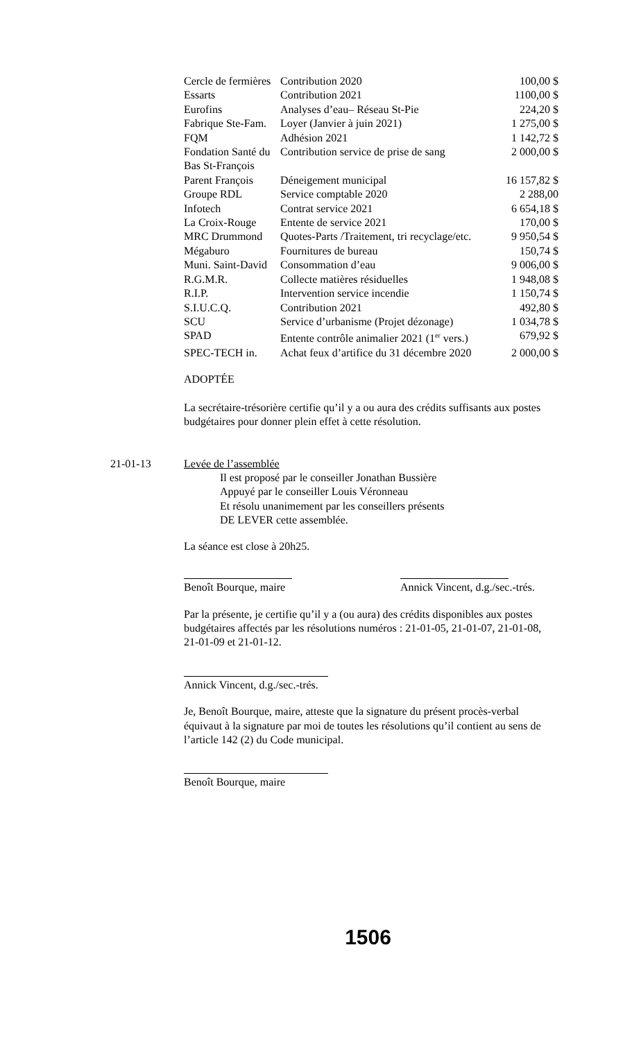| Cercle de fermières | Contribution 2020 | 100,00 $ |
| Essarts | Contribution 2021 | 1100,00 $ |
| Eurofins | Analyses d’eau– Réseau St-Pie | 224,20 $ |
| Fabrique Ste-Fam. | Loyer (Janvier à juin 2021) | 1 275,00 $ |
| FQM | Adhésion 2021 | 1 142,72 $ |
| Fondation Santé du Bas St-François | Contribution service de prise de sang | 2 000,00 $ |
| Parent François | Déneigement municipal | 16 157,82 $ |
| Groupe RDL | Service comptable 2020 | 2 288,00 |
| Infotech | Contrat service 2021 | 6 654,18 $ |
| La Croix-Rouge | Entente de service 2021 | 170,00 $ |
| MRC Drummond | Quotes-Parts /Traitement, tri recyclage/etc. | 9 950,54 $ |
| Mégaburo | Fournitures de bureau | 150,74 $ |
| Muni. Saint-David | Consommation d’eau | 9 006,00 $ |
| R.G.M.R. | Collecte matières résiduelles | 1 948,08 $ |
| R.I.P. | Intervention service incendie | 1 150,74 $ |
| S.I.U.C.Q. | Contribution 2021 | 492,80 $ |
| SCU | Service d’urbanisme (Projet dézonage) | 1 034,78 $ |
| SPAD | Entente contrôle animalier 2021 (1<sup>er</sup> vers.) | 679,92 $ |
| SPEC-TECH in. | Achat feux d’artifice du 31 décembre 2020 | 2 000,00 $ |
ADOPTÉE
La secrétaire-trésorière certifie qu’il y a ou aura des crédits suffisants aux postes budgétaires pour donner plein effet à cette résolution.
21-01-13 Levée de l’assemblée
Il est proposé par le conseiller Jonathan Bussière
Appuyé par le conseiller Louis Véronneau
Et résolu unanimement par les conseillers présents
DE LEVER cette assemblée.
La séance est close à 20h25.
Benoît Bourque, maire Annick Vincent, d.g./sec.-trés.
Par la présente, je certifie qu’il y a (ou aura) des crédits disponibles aux postes budgétaires affectés par les résolutions numéros : 21-01-05, 21-01-07, 21-01-08, 21-01-09 et 21-01-12.
Annick Vincent, d.g./sec.-trés.
Je, Benoît Bourque, maire, atteste que la signature du présent procès-verbal équivaut à la signature par moi de toutes les résolutions qu’il contient au sens de l’article 142 (2) du Code municipal.
Benoît Bourque, maire
1506